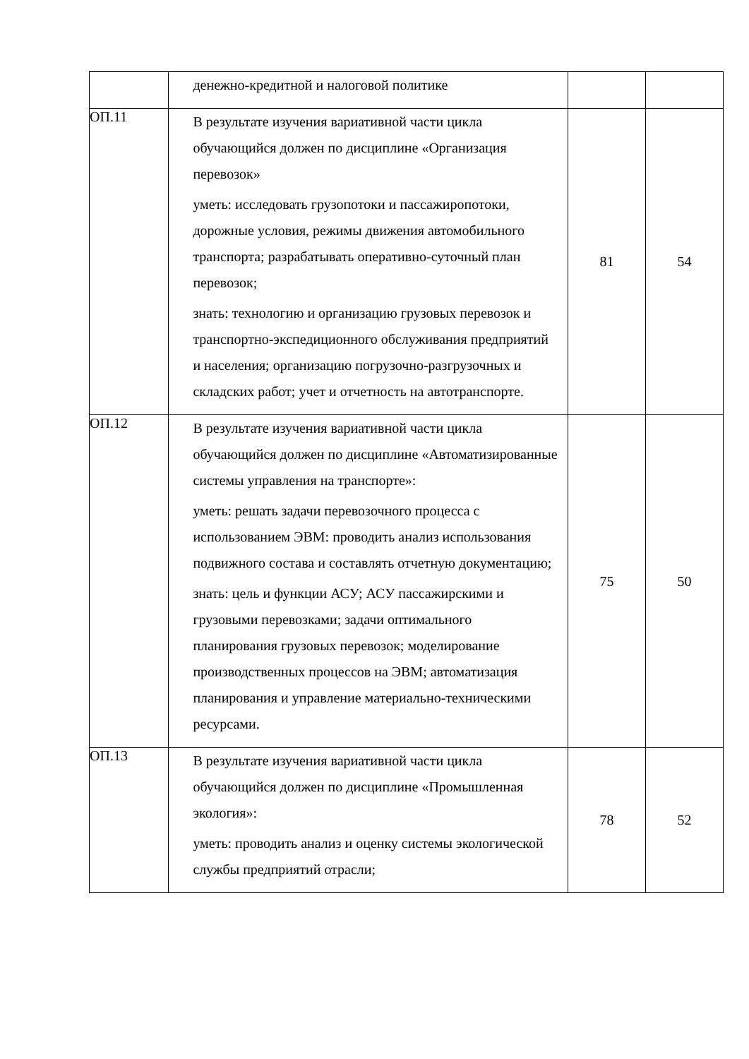| | денежно-кредитной и налоговой политике | | |
| ОП.11 | В результате изучения вариативной части цикла обучающийся должен по дисциплине «Организация перевозок» уметь: исследовать грузопотоки и пассажиропотоки, дорожные условия, режимы движения автомобильного транспорта; разрабатывать оперативно-суточный план перевозок; знать: технологию и организацию грузовых перевозок и транспортно-экспедиционного обслуживания предприятий и населения; организацию погрузочно-разгрузочных и складских работ; учет и отчетность на автотранспорте. | 81 | 54 |
| ОП.12 | В результате изучения вариативной части цикла обучающийся должен по дисциплине «Автоматизированные системы управления на транспорте»: уметь: решать задачи перевозочного процесса с использованием ЭВМ: проводить анализ использования подвижного состава и составлять отчетную документацию; знать: цель и функции АСУ; АСУ пассажирскими и грузовыми перевозками; задачи оптимального планирования грузовых перевозок; моделирование производственных процессов на ЭВМ; автоматизация планирования и управление материально-техническими ресурсами. | 75 | 50 |
| ОП.13 | В результате изучения вариативной части цикла обучающийся должен по дисциплине «Промышленная экология»: уметь: проводить анализ и оценку системы экологической службы предприятий отрасли; | 78 | 52 |